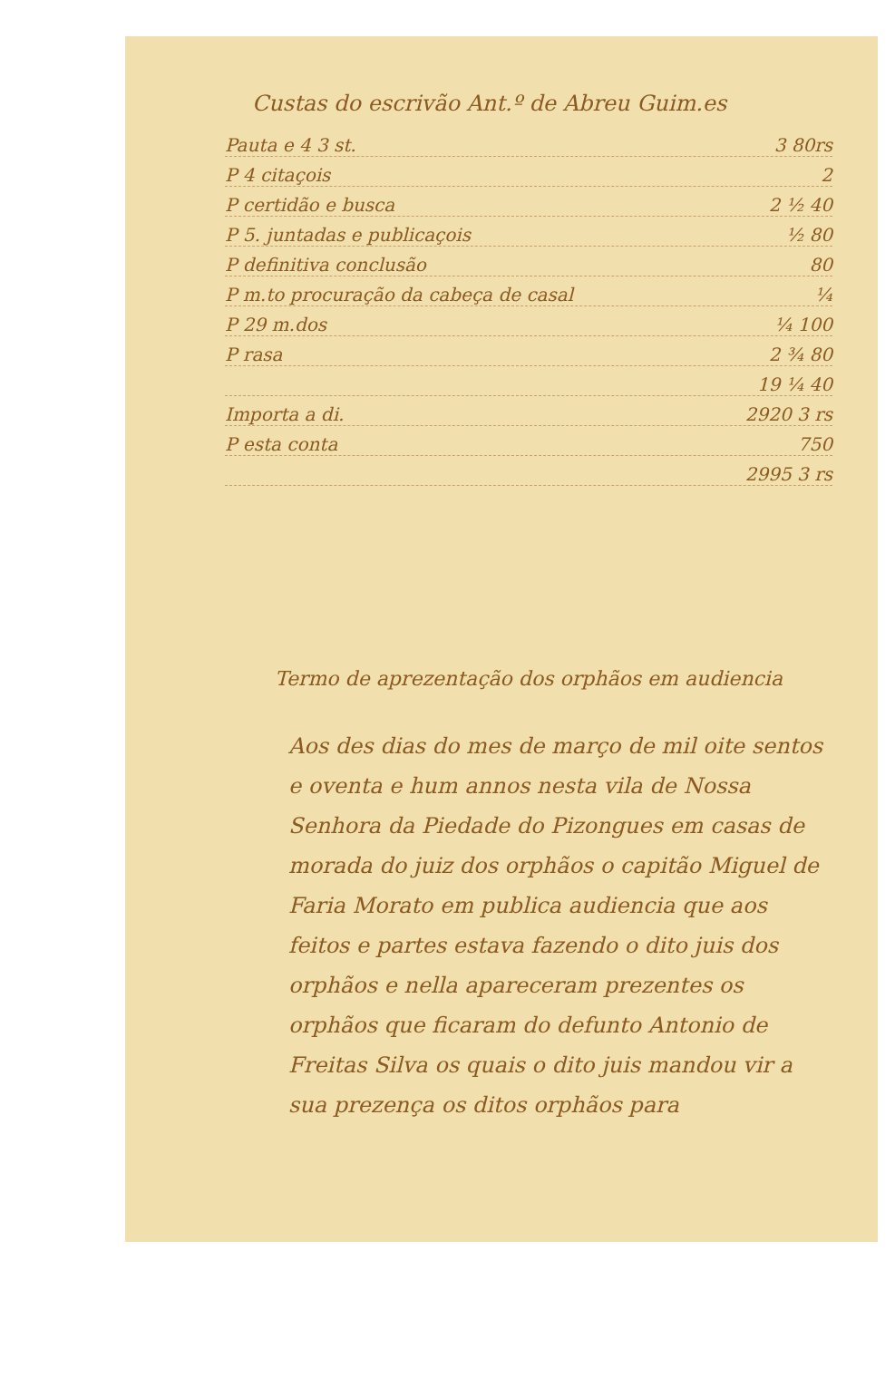Custas do escrivão Ant.º de Abreu Guim.es
Pauta e 4 3 st. 3 80rs
P 4 citaçois 2
P certidão e busca 2 ½ 40
P 5. juntadas e publicaçois ½ 80
P definitiva conclusão 80
P m.to procuração da cabeça de casal ¼
P 29 m.dos ¼ 100
P rasa 2 ¾ 80
19 ¼ 40
Importa a di. 2920 3 rs
P esta conta 750
2995 3 rs
Termo de aprezentação dos orphãos em audiencia
Aos des dias do mes de março de mil oite sentos e oventa e hum annos nesta vila de Nossa Senhora da Piedade do Pizongues em casas de morada do juiz dos orphãos o capitão Miguel de Faria Morato em publica audiencia que aos feitos e partes estava fazendo o dito juis dos orphãos e nella apareceram prezentes os orphãos que ficaram do defunto Antonio de Freitas Silva os quais o dito juis mandou vir a sua prezença os ditos orphãos para